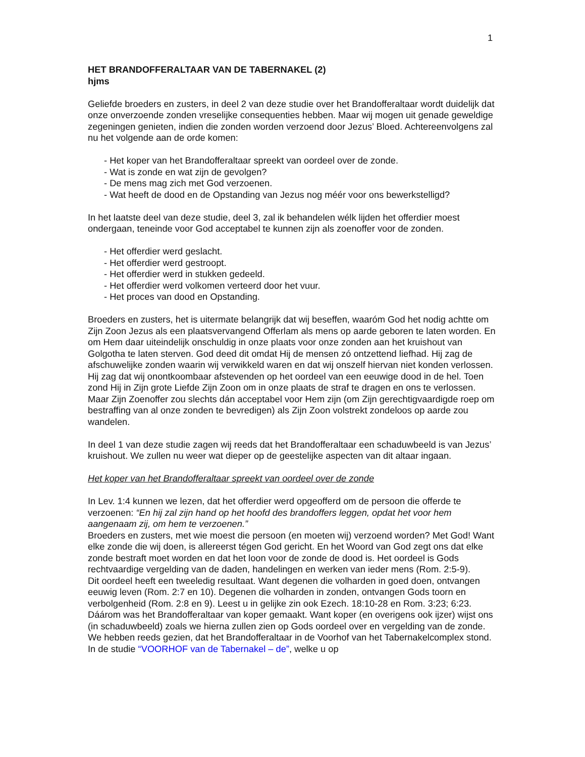1
HET BRANDOFFERALTAAR VAN DE TABERNAKEL (2)
hjms
Geliefde broeders en zusters, in deel 2 van deze studie over het Brandofferaltaar wordt duidelijk dat onze onverzoende zonden vreselijke consequenties hebben. Maar wij mogen uit genade geweldige zegeningen genieten, indien die zonden worden verzoend door Jezus’ Bloed. Achtereenvolgens zal nu het volgende aan de orde komen:
- Het koper van het Brandofferaltaar spreekt van oordeel over de zonde.
- Wat is zonde en wat zijn de gevolgen?
- De mens mag zich met God verzoenen.
- Wat heeft de dood en de Opstanding van Jezus nog méér voor ons bewerkstelligd?
In het laatste deel van deze studie, deel 3, zal ik behandelen wélk lijden het offerdier moest ondergaan, teneinde voor God acceptabel te kunnen zijn als zoenoffer voor de zonden.
- Het offerdier werd geslacht.
- Het offerdier werd gestroopt.
- Het offerdier werd in stukken gedeeld.
- Het offerdier werd volkomen verteerd door het vuur.
- Het proces van dood en Opstanding.
Broeders en zusters, het is uitermate belangrijk dat wij beseffen, waaróm God het nodig achtte om Zijn Zoon Jezus als een plaatsvervangend Offerlam als mens op aarde geboren te laten worden. En om Hem daar uiteindelijk onschuldig in onze plaats voor onze zonden aan het kruishout van Golgotha te laten sterven. God deed dit omdat Hij de mensen zó ontzettend liefhad. Hij zag de afschuwelijke zonden waarin wij verwikkeld waren en dat wij onszelf hiervan niet konden verlossen. Hij zag dat wij onontkoombaar afstevenden op het oordeel van een eeuwige dood in de hel. Toen zond Hij in Zijn grote Liefde Zijn Zoon om in onze plaats de straf te dragen en ons te verlossen. Maar Zijn Zoenoffer zou slechts dán acceptabel voor Hem zijn (om Zijn gerechtigvaardigde roep om bestraffing van al onze zonden te bevredigen) als Zijn Zoon volstrekt zondeloos op aarde zou wandelen.
In deel 1 van deze studie zagen wij reeds dat het Brandofferaltaar een schaduwbeeld is van Jezus’ kruishout. We zullen nu weer wat dieper op de geestelijke aspecten van dit altaar ingaan.
Het koper van het Brandofferaltaar spreekt van oordeel over de zonde
In Lev. 1:4 kunnen we lezen, dat het offerdier werd opgeofferd om de persoon die offerde te verzoenen: “En hij zal zijn hand op het hoofd des brandoffers leggen, opdat het voor hem aangenaam zij, om hem te verzoenen.”
Broeders en zusters, met wie moest die persoon (en moeten wij) verzoend worden? Met God! Want elke zonde die wij doen, is allereerst tégen God gericht. En het Woord van God zegt ons dat elke zonde bestraft moet worden en dat het loon voor de zonde de dood is. Het oordeel is Gods rechtvaardige vergelding van de daden, handelingen en werken van ieder mens (Rom. 2:5-9).
Dit oordeel heeft een tweeledig resultaat. Want degenen die volharden in goed doen, ontvangen eeuwig leven (Rom. 2:7 en 10). Degenen die volharden in zonden, ontvangen Gods toorn en verbolgenheid (Rom. 2:8 en 9). Leest u in gelijke zin ook Ezech. 18:10-28 en Rom. 3:23; 6:23.
Dáárom was het Brandofferaltaar van koper gemaakt. Want koper (en overigens ook ijzer) wijst ons (in schaduwbeeld) zoals we hierna zullen zien op Gods oordeel over en vergelding van de zonde. We hebben reeds gezien, dat het Brandofferaltaar in de Voorhof van het Tabernakelcomplex stond. In de studie “VOORHOF van de Tabernakel – de”, welke u op